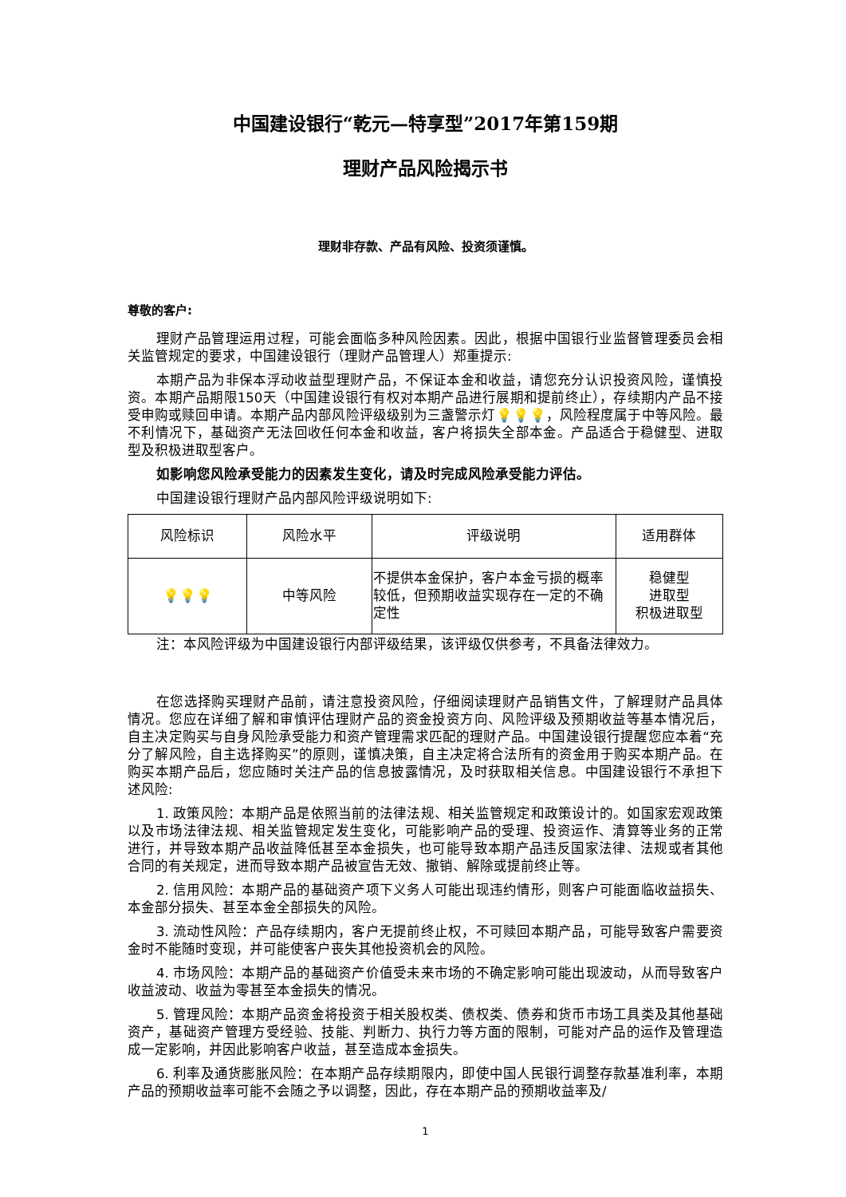中国建设银行“乾元—特享型”2017年第159期
理财产品风险揭示书
理财非存款、产品有风险、投资须谨慎。
尊敬的客户:
理财产品管理运用过程，可能会面临多种风险因素。因此，根据中国银行业监督管理委员会相关监管规定的要求，中国建设银行（理财产品管理人）郑重提示:
本期产品为非保本浮动收益型理财产品，不保证本金和收益，请您充分认识投资风险，谨慎投资。本期产品期限150天（中国建设银行有权对本期产品进行展期和提前终止），存续期内产品不接受申购或赎回申请。本期产品内部风险评级级别为三盏警示灯💡💡💡，风险程度属于中等风险。最不利情况下，基础资产无法回收任何本金和收益，客户将损失全部本金。产品适合于稳健型、进取型及积极进取型客户。
如影响您风险承受能力的因素发生变化，请及时完成风险承受能力评估。
中国建设银行理财产品内部风险评级说明如下:
| 风险标识 | 风险水平 | 评级说明 | 适用群体 |
| --- | --- | --- | --- |
| 💡💡💡 | 中等风险 | 不提供本金保护，客户本金亏损的概率较低，但预期收益实现存在一定的不确定性 | 稳健型 进取型 积极进取型 |
注：本风险评级为中国建设银行内部评级结果，该评级仅供参考，不具备法律效力。
在您选择购买理财产品前，请注意投资风险，仔细阅读理财产品销售文件，了解理财产品具体情况。您应在详细了解和审慎评估理财产品的资金投资方向、风险评级及预期收益等基本情况后，自主决定购买与自身风险承受能力和资产管理需求匹配的理财产品。中国建设银行提醒您应本着“充分了解风险，自主选择购买”的原则，谨慎决策，自主决定将合法所有的资金用于购买本期产品。在购买本期产品后，您应随时关注产品的信息披露情况，及时获取相关信息。中国建设银行不承担下述风险:
1. 政策风险：本期产品是依照当前的法律法规、相关监管规定和政策设计的。如国家宏观政策以及市场法律法规、相关监管规定发生变化，可能影响产品的受理、投资运作、清算等业务的正常进行，并导致本期产品收益降低甚至本金损失，也可能导致本期产品违反国家法律、法规或者其他合同的有关规定，进而导致本期产品被宣告无效、撤销、解除或提前终止等。
2. 信用风险：本期产品的基础资产项下义务人可能出现违约情形，则客户可能面临收益损失、本金部分损失、甚至本金全部损失的风险。
3. 流动性风险：产品存续期内，客户无提前终止权，不可赎回本期产品，可能导致客户需要资金时不能随时变现，并可能使客户丧失其他投资机会的风险。
4. 市场风险：本期产品的基础资产价值受未来市场的不确定影响可能出现波动，从而导致客户收益波动、收益为零甚至本金损失的情况。
5. 管理风险：本期产品资金将投资于相关股权类、债权类、债券和货币市场工具类及其他基础资产，基础资产管理方受经验、技能、判断力、执行力等方面的限制，可能对产品的运作及管理造成一定影响，并因此影响客户收益，甚至造成本金损失。
6. 利率及通货膨胀风险：在本期产品存续期限内，即使中国人民银行调整存款基准利率，本期产品的预期收益率可能不会随之予以调整，因此，存在本期产品的预期收益率及/
1